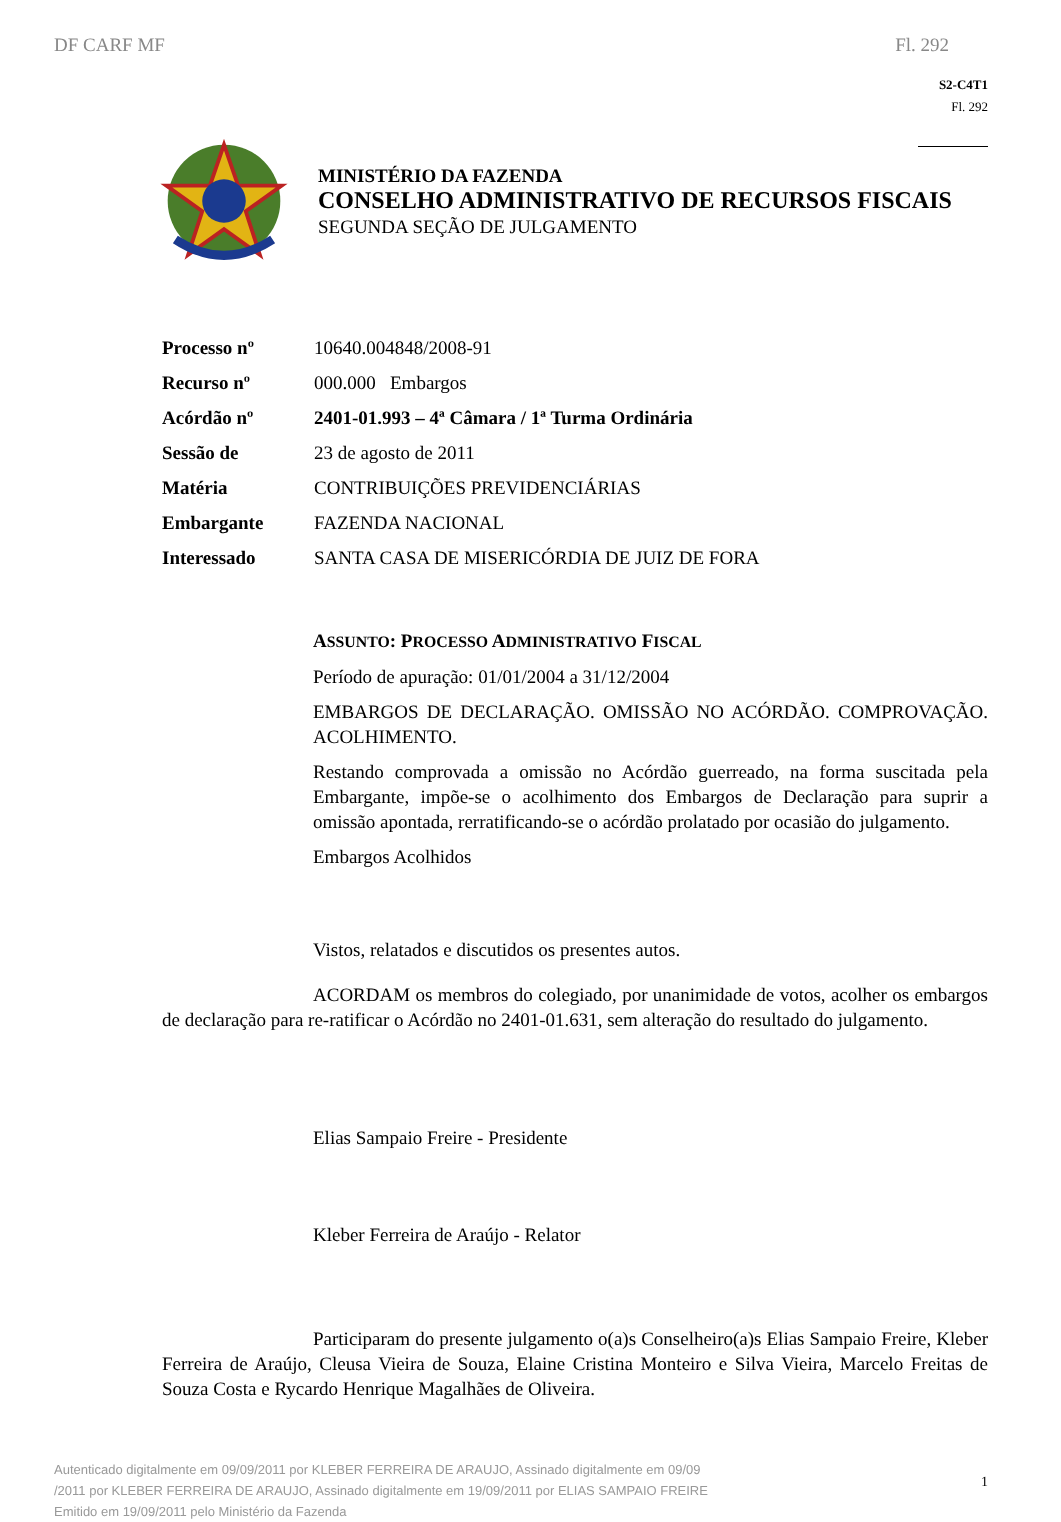DF CARF MF Fl. 292
S2-C4T1
Fl. 292
MINISTÉRIO DA FAZENDA
CONSELHO ADMINISTRATIVO DE RECURSOS FISCAIS
SEGUNDA SEÇÃO DE JULGAMENTO
Processo nº 10640.004848/2008-91
Recurso nº 000.000 Embargos
Acórdão nº 2401-01.993 – 4ª Câmara / 1ª Turma Ordinária
Sessão de 23 de agosto de 2011
Matéria CONTRIBUIÇÕES PREVIDENCIÁRIAS
Embargante FAZENDA NACIONAL
Interessado SANTA CASA DE MISERICÓRDIA DE JUIZ DE FORA
ASSUNTO: PROCESSO ADMINISTRATIVO FISCAL
Período de apuração: 01/01/2004 a 31/12/2004
EMBARGOS DE DECLARAÇÃO. OMISSÃO NO ACÓRDÃO. COMPROVAÇÃO. ACOLHIMENTO.
Restando comprovada a omissão no Acórdão guerreado, na forma suscitada pela Embargante, impõe-se o acolhimento dos Embargos de Declaração para suprir a omissão apontada, rerratificando-se o acórdão prolatado por ocasião do julgamento.
Embargos Acolhidos
Vistos, relatados e discutidos os presentes autos.
ACORDAM os membros do colegiado, por unanimidade de votos, acolher os embargos de declaração para re-ratificar o Acórdão no 2401-01.631, sem alteração do resultado do julgamento.
Elias Sampaio Freire - Presidente
Kleber Ferreira de Araújo - Relator
Participaram do presente julgamento o(a)s Conselheiro(a)s Elias Sampaio Freire, Kleber Ferreira de Araújo, Cleusa Vieira de Souza, Elaine Cristina Monteiro e Silva Vieira, Marcelo Freitas de Souza Costa e Rycardo Henrique Magalhães de Oliveira.
Autenticado digitalmente em 09/09/2011 por KLEBER FERREIRA DE ARAUJO, Assinado digitalmente em 09/09
/2011 por KLEBER FERREIRA DE ARAUJO, Assinado digitalmente em 19/09/2011 por ELIAS SAMPAIO FREIRE
Emitido em 19/09/2011 pelo Ministério da Fazenda
1